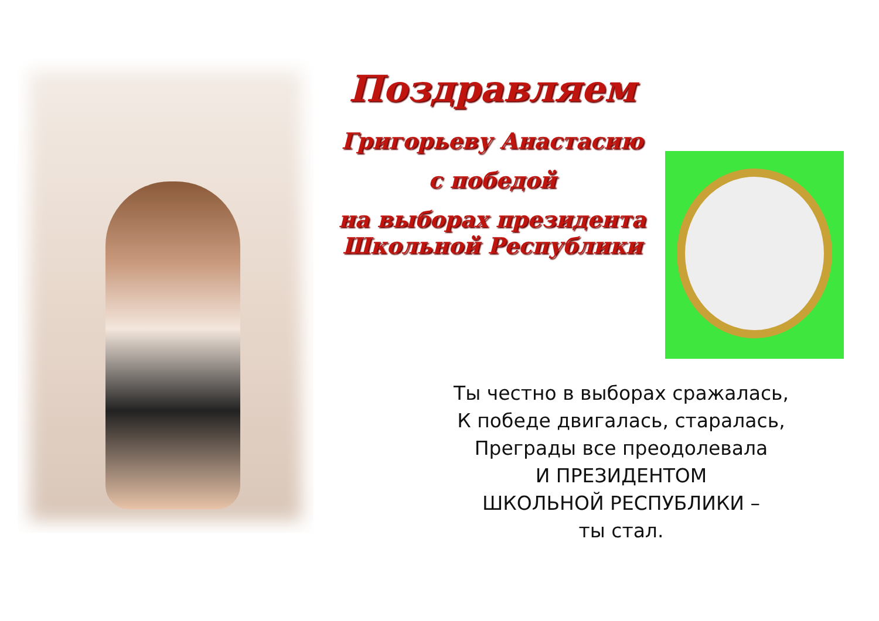Поздравляем
Григорьеву Анастасию
с победой
на выборах президента
Школьной Республики
Ты честно в выборах сражалась,
К победе двигалась, старалась,
Преграды все преодолевала
И ПРЕЗИДЕНТОМ
ШКОЛЬНОЙ РЕСПУБЛИКИ –
ты стал.